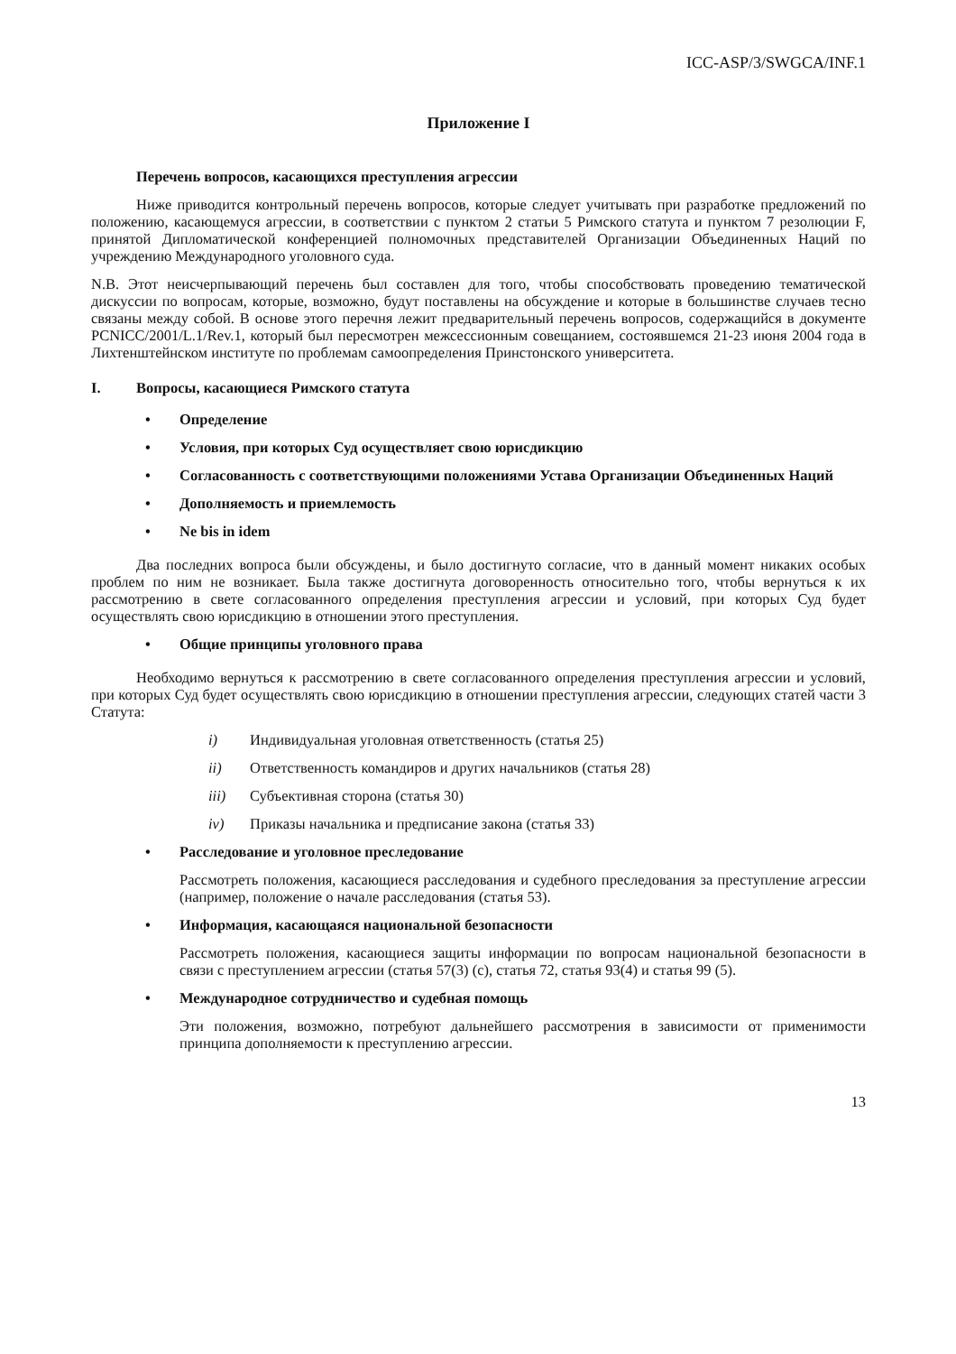ICC-ASP/3/SWGCA/INF.1
Приложение I
Перечень вопросов, касающихся преступления агрессии
Ниже приводится контрольный перечень вопросов, которые следует учитывать при разработке предложений по положению, касающемуся агрессии, в соответствии с пунктом 2 статьи 5 Римского статута и пунктом 7 резолюции F, принятой Дипломатической конференцией полномочных представителей Организации Объединенных Наций по учреждению Международного уголовного суда.
N.B. Этот неисчерпывающий перечень был составлен для того, чтобы способствовать проведению тематической дискуссии по вопросам, которые, возможно, будут поставлены на обсуждение и которые в большинстве случаев тесно связаны между собой. В основе этого перечня лежит предварительный перечень вопросов, содержащийся в документе PCNICC/2001/L.1/Rev.1, который был пересмотрен межсессионным совещанием, состоявшемся 21-23 июня 2004 года в Лихтенштейнском институте по проблемам самоопределения Принстонского университета.
I. Вопросы, касающиеся Римского статута
• Определение
• Условия, при которых Суд осуществляет свою юрисдикцию
• Согласованность с соответствующими положениями Устава Организации Объединенных Наций
• Дополняемость и приемлемость
• Ne bis in idem
Два последних вопроса были обсуждены, и было достигнуто согласие, что в данный момент никаких особых проблем по ним не возникает. Была также достигнута договоренность относительно того, чтобы вернуться к их рассмотрению в свете согласованного определения преступления агрессии и условий, при которых Суд будет осуществлять свою юрисдикцию в отношении этого преступления.
• Общие принципы уголовного права
Необходимо вернуться к рассмотрению в свете согласованного определения преступления агрессии и условий, при которых Суд будет осуществлять свою юрисдикцию в отношении преступления агрессии, следующих статей части 3 Статута:
i) Индивидуальная уголовная ответственность (статья 25)
ii) Ответственность командиров и других начальников (статья 28)
iii) Субъективная сторона (статья 30)
iv) Приказы начальника и предписание закона (статья 33)
• Расследование и уголовное преследование
Рассмотреть положения, касающиеся расследования и судебного преследования за преступление агрессии (например, положение о начале расследования (статья 53).
• Информация, касающаяся национальной безопасности
Рассмотреть положения, касающиеся защиты информации по вопросам национальной безопасности в связи с преступлением агрессии (статья 57(3) (c), статья 72, статья 93(4) и статья 99 (5).
• Международное сотрудничество и судебная помощь
Эти положения, возможно, потребуют дальнейшего рассмотрения в зависимости от применимости принципа дополняемости к преступлению агрессии.
13